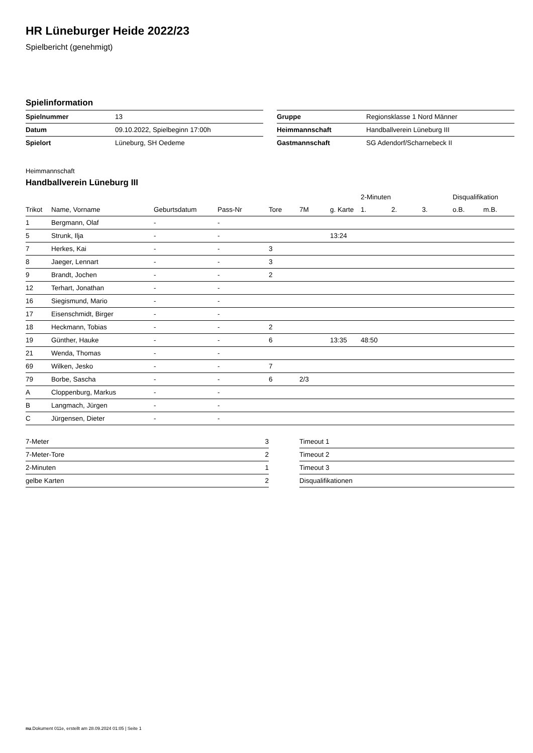HR Lüneburger Heide 2022/23
Spielbericht (genehmigt)
Spielinformation
| Spielnummer | 13 |
| Datum | 09.10.2022, Spielbeginn 17:00h |
| Spielort | Lüneburg, SH Oedeme |
| Gruppe | Regionsklasse 1 Nord Männer |
| Heimmannschaft | Handballverein Lüneburg III |
| Gastmannschaft | SG Adendorf/Scharnebeck II |
Heimmannschaft
Handballverein Lüneburg III
| | | | | | | | 2-Minuten | | | Disqualifikation | |
| --- | --- | --- | --- | --- | --- | --- | --- | --- | --- | --- | --- |
| Trikot | Name, Vorname | Geburtsdatum | Pass-Nr | Tore | 7M | g. Karte | 1. | 2. | 3. | o.B. | m.B. |
| 1 | Bergmann, Olaf | - | - | | | | | | | | |
| 5 | Strunk, Ilja | - | - | | | 13:24 | | | | | |
| 7 | Herkes, Kai | - | - | 3 | | | | | | | |
| 8 | Jaeger, Lennart | - | - | 3 | | | | | | | |
| 9 | Brandt, Jochen | - | - | 2 | | | | | | | |
| 12 | Terhart, Jonathan | - | - | | | | | | | | |
| 16 | Siegismund, Mario | - | - | | | | | | | | |
| 17 | Eisenschmidt, Birger | - | - | | | | | | | | |
| 18 | Heckmann, Tobias | - | - | 2 | | | | | | | |
| 19 | Günther, Hauke | - | - | 6 | | 13:35 | 48:50 | | | | |
| 21 | Wenda, Thomas | - | - | | | | | | | | |
| 69 | Wilken, Jesko | - | - | 7 | | | | | | | |
| 79 | Borbe, Sascha | - | - | 6 | 2/3 | | | | | | |
| A | Cloppenburg, Markus | - | - | | | | | | | | |
| B | Langmach, Jürgen | - | - | | | | | | | | |
| C | Jürgensen, Dieter | - | - | | | | | | | | |
| 7-Meter | 3 |
| 7-Meter-Tore | 2 |
| 2-Minuten | 1 |
| gelbe Karten | 2 |
| Timeout 1 |
| Timeout 2 |
| Timeout 3 |
| Disqualifikationen |
nu.Dokument 011e, erstellt am 28.09.2024 01:05 | Seite 1